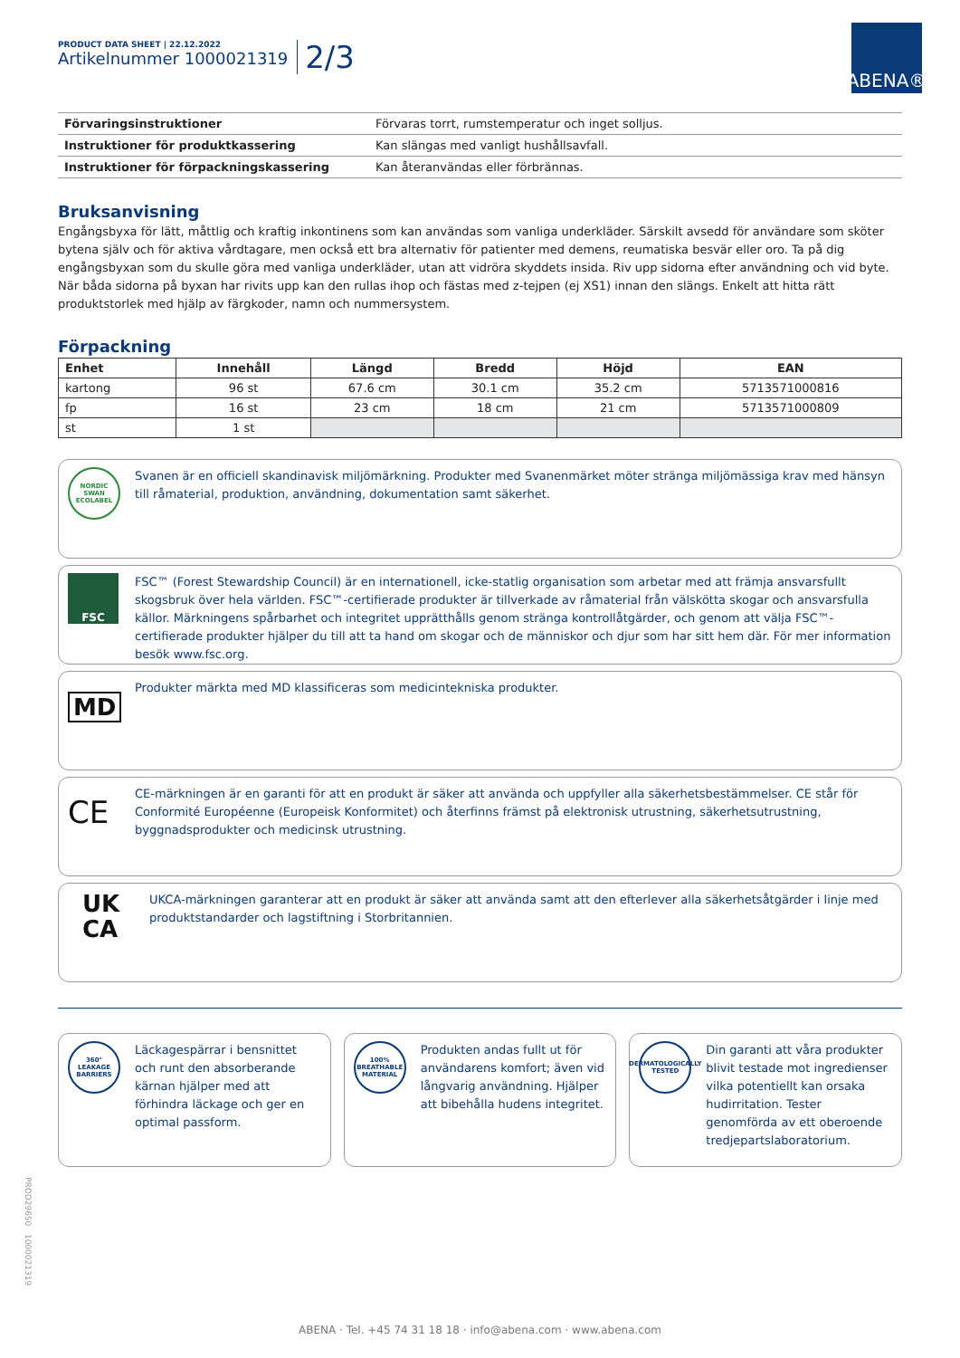PRODUCT DATA SHEET | 22.12.2022
Artikelnummer 1000021319
2/3
ABENA®
| Förvaringsinstruktioner | Förvaras torrt, rumstemperatur och inget solljus. |
| Instruktioner för produktkassering | Kan slängas med vanligt hushållsavfall. |
| Instruktioner för förpackningskassering | Kan återanvändas eller förbrännas. |
Bruksanvisning
Engångsbyxa för lätt, måttlig och kraftig inkontinens som kan användas som vanliga underkläder. Särskilt avsedd för användare som sköter bytena själv och för aktiva vårdtagare, men också ett bra alternativ för patienter med demens, reumatiska besvär eller oro. Ta på dig engångsbyxan som du skulle göra med vanliga underkläder, utan att vidröra skyddets insida. Riv upp sidorna efter användning och vid byte. När båda sidorna på byxan har rivits upp kan den rullas ihop och fästas med z-tejpen (ej XS1) innan den slängs. Enkelt att hitta rätt produktstorlek med hjälp av färgkoder, namn och nummersystem.
Förpackning
| Enhet | Innehåll | Längd | Bredd | Höjd | EAN |
| --- | --- | --- | --- | --- | --- |
| kartong | 96 st | 67.6 cm | 30.1 cm | 35.2 cm | 5713571000816 |
| fp | 16 st | 23 cm | 18 cm | 21 cm | 5713571000809 |
| st | 1 st | | | | |
NORDIC SWAN ECOLABEL
Svanen är en officiell skandinavisk miljömärkning. Produkter med Svanenmärket möter stränga miljömässiga krav med hänsyn till råmaterial, produktion, användning, dokumentation samt säkerhet.
FSC
FSC™ (Forest Stewardship Council) är en internationell, icke-statlig organisation som arbetar med att främja ansvarsfullt skogsbruk över hela världen. FSC™-certifierade produkter är tillverkade av råmaterial från välskötta skogar och ansvarsfulla källor. Märkningens spårbarhet och integritet upprätthålls genom stränga kontrollåtgärder, och genom att välja FSC™-certifierade produkter hjälper du till att ta hand om skogar och de människor och djur som har sitt hem där. För mer information besök www.fsc.org.
MD
Produkter märkta med MD klassificeras som medicintekniska produkter.
CE
CE-märkningen är en garanti för att en produkt är säker att använda och uppfyller alla säkerhetsbestämmelser. CE står för Conformité Européenne (Europeisk Konformitet) och återfinns främst på elektronisk utrustning, säkerhetsutrustning, byggnadsprodukter och medicinsk utrustning.
UK
CA
UKCA-märkningen garanterar att en produkt är säker att använda samt att den efterlever alla säkerhetsåtgärder i linje med produktstandarder och lagstiftning i Storbritannien.
360° LEAKAGE BARRIERS
Läckagespärrar i bensnittet och runt den absorberande kärnan hjälper med att förhindra läckage och ger en optimal passform.
100% BREATHABLE MATERIAL
Produkten andas fullt ut för användarens komfort; även vid långvarig användning. Hjälper att bibehålla hudens integritet.
DERMATOLOGICALLY TESTED
Din garanti att våra produkter blivit testade mot ingredienser vilka potentiellt kan orsaka hudirritation. Tester genomförda av ett oberoende tredjepartslaboratorium.
PROD29650 1000021319
ABENA · Tel. +45 74 31 18 18 · info@abena.com · www.abena.com